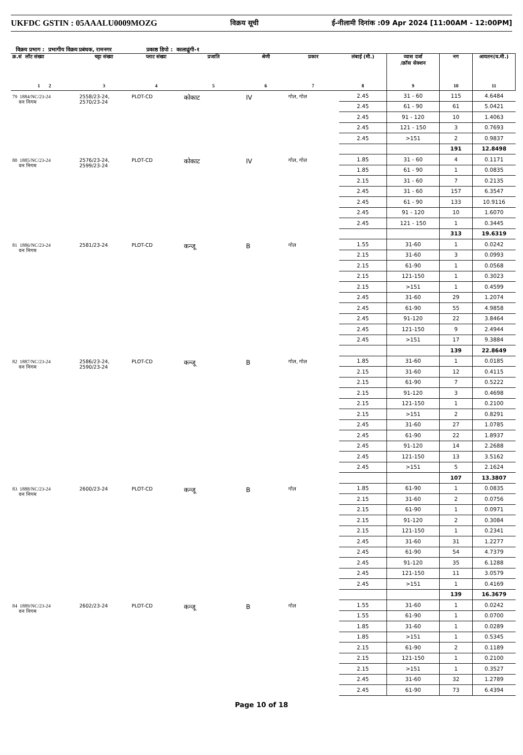UKFDC GSTIN : 05AAALU0009MOZG विक्रय सूची ई-नीलामी दिनांक :09 Apr 2024 [11:00AM - 12:00PM]
विक्रय प्रभाग : प्रभागीय विक्रय प्रबंधक, रामनगर प्रकाष्ठ डिपो : कालाढूंगी-१
| क्र.सं लॉट संख्या | चट्टा संख्या | प्लाट संख्या | प्रजाति | श्रेणी | प्रकार | लंबाई (मी.) | व्यास दर्जा /क्रॉस सेक्शन | नग | आयतन(घ.मी.) |
| --- | --- | --- | --- | --- | --- | --- | --- | --- | --- |
| 1 2 | 3 | 4 | 5 | 6 | 7 | 8 | 9 | 10 | 11 |
| 79 1884/NC/23-24 वन निगम | 2558/23-24, 2570/23-24 | PLOT-CD | कोकाट | IV | गोल, गोल | 2.45 | 31 - 60 | 115 | 4.6484 |
| | | | | | | 2.45 | 61 - 90 | 61 | 5.0421 |
| | | | | | | 2.45 | 91 - 120 | 10 | 1.4063 |
| | | | | | | 2.45 | 121 - 150 | 3 | 0.7693 |
| | | | | | | 2.45 | >151 | 2 | 0.9837 |
| | | | | | | | | 191 | 12.8498 |
| 80 1885/NC/23-24 वन निगम | 2576/23-24, 2599/23-24 | PLOT-CD | कोकाट | IV | गोल, गोल | 1.85 | 31 - 60 | 4 | 0.1171 |
| | | | | | | 1.85 | 61 - 90 | 1 | 0.0835 |
| | | | | | | 2.15 | 31 - 60 | 7 | 0.2135 |
| | | | | | | 2.45 | 31 - 60 | 157 | 6.3547 |
| | | | | | | 2.45 | 61 - 90 | 133 | 10.9116 |
| | | | | | | 2.45 | 91 - 120 | 10 | 1.6070 |
| | | | | | | 2.45 | 121 - 150 | 1 | 0.3445 |
| | | | | | | | | 313 | 19.6319 |
| 81 1886/NC/23-24 वन निगम | 2581/23-24 | PLOT-CD | कन्जू | B | गोल | 1.55 | 31-60 | 1 | 0.0242 |
| | | | | | | 2.15 | 31-60 | 3 | 0.0993 |
| | | | | | | 2.15 | 61-90 | 1 | 0.0568 |
| | | | | | | 2.15 | 121-150 | 1 | 0.3023 |
| | | | | | | 2.15 | >151 | 1 | 0.4599 |
| | | | | | | 2.45 | 31-60 | 29 | 1.2074 |
| | | | | | | 2.45 | 61-90 | 55 | 4.9858 |
| | | | | | | 2.45 | 91-120 | 22 | 3.8464 |
| | | | | | | 2.45 | 121-150 | 9 | 2.4944 |
| | | | | | | 2.45 | >151 | 17 | 9.3884 |
| | | | | | | | | 139 | 22.8649 |
| 82 1887/NC/23-24 वन निगम | 2586/23-24, 2590/23-24 | PLOT-CD | कन्जू | B | गोल, गोल | 1.85 | 31-60 | 1 | 0.0185 |
| | | | | | | 2.15 | 31-60 | 12 | 0.4115 |
| | | | | | | 2.15 | 61-90 | 7 | 0.5222 |
| | | | | | | 2.15 | 91-120 | 3 | 0.4698 |
| | | | | | | 2.15 | 121-150 | 1 | 0.2100 |
| | | | | | | 2.15 | >151 | 2 | 0.8291 |
| | | | | | | 2.45 | 31-60 | 27 | 1.0785 |
| | | | | | | 2.45 | 61-90 | 22 | 1.8937 |
| | | | | | | 2.45 | 91-120 | 14 | 2.2688 |
| | | | | | | 2.45 | 121-150 | 13 | 3.5162 |
| | | | | | | 2.45 | >151 | 5 | 2.1624 |
| | | | | | | | | 107 | 13.3807 |
| 83 1888/NC/23-24 वन निगम | 2600/23-24 | PLOT-CD | कन्जू | B | गोल | 1.85 | 61-90 | 1 | 0.0835 |
| | | | | | | 2.15 | 31-60 | 2 | 0.0756 |
| | | | | | | 2.15 | 61-90 | 1 | 0.0971 |
| | | | | | | 2.15 | 91-120 | 2 | 0.3084 |
| | | | | | | 2.15 | 121-150 | 1 | 0.2341 |
| | | | | | | 2.45 | 31-60 | 31 | 1.2277 |
| | | | | | | 2.45 | 61-90 | 54 | 4.7379 |
| | | | | | | 2.45 | 91-120 | 35 | 6.1288 |
| | | | | | | 2.45 | 121-150 | 11 | 3.0579 |
| | | | | | | 2.45 | >151 | 1 | 0.4169 |
| | | | | | | | | 139 | 16.3679 |
| 84 1889/NC/23-24 वन निगम | 2602/23-24 | PLOT-CD | कन्जू | B | गोल | 1.55 | 31-60 | 1 | 0.0242 |
| | | | | | | 1.55 | 61-90 | 1 | 0.0700 |
| | | | | | | 1.85 | 31-60 | 1 | 0.0289 |
| | | | | | | 1.85 | >151 | 1 | 0.5345 |
| | | | | | | 2.15 | 61-90 | 2 | 0.1189 |
| | | | | | | 2.15 | 121-150 | 1 | 0.2100 |
| | | | | | | 2.15 | >151 | 1 | 0.3527 |
| | | | | | | 2.45 | 31-60 | 32 | 1.2789 |
| | | | | | | 2.45 | 61-90 | 73 | 6.4394 |
Page 10 of 18